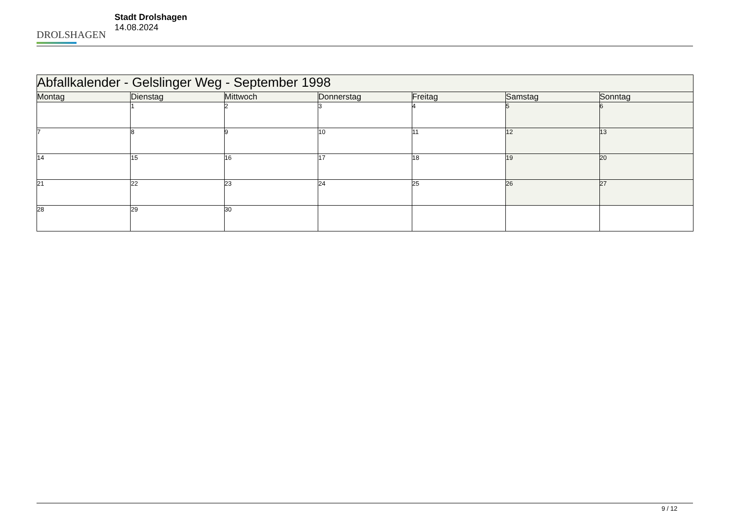DROLSHAGEN
Stadt Drolshagen
14.08.2024
| Abfallkalender - Gelslinger Weg - September 1998 | | | | | | |
| --- | --- | --- | --- | --- | --- | --- |
| Montag | Dienstag | Mittwoch | Donnerstag | Freitag | Samstag | Sonntag |
| | 1 | 2 | 3 | 4 | 5 | 6 |
| 7 | 8 | 9 | 10 | 11 | 12 | 13 |
| 14 | 15 | 16 | 17 | 18 | 19 | 20 |
| 21 | 22 | 23 | 24 | 25 | 26 | 27 |
| 28 | 29 | 30 | | | | |
9 / 12